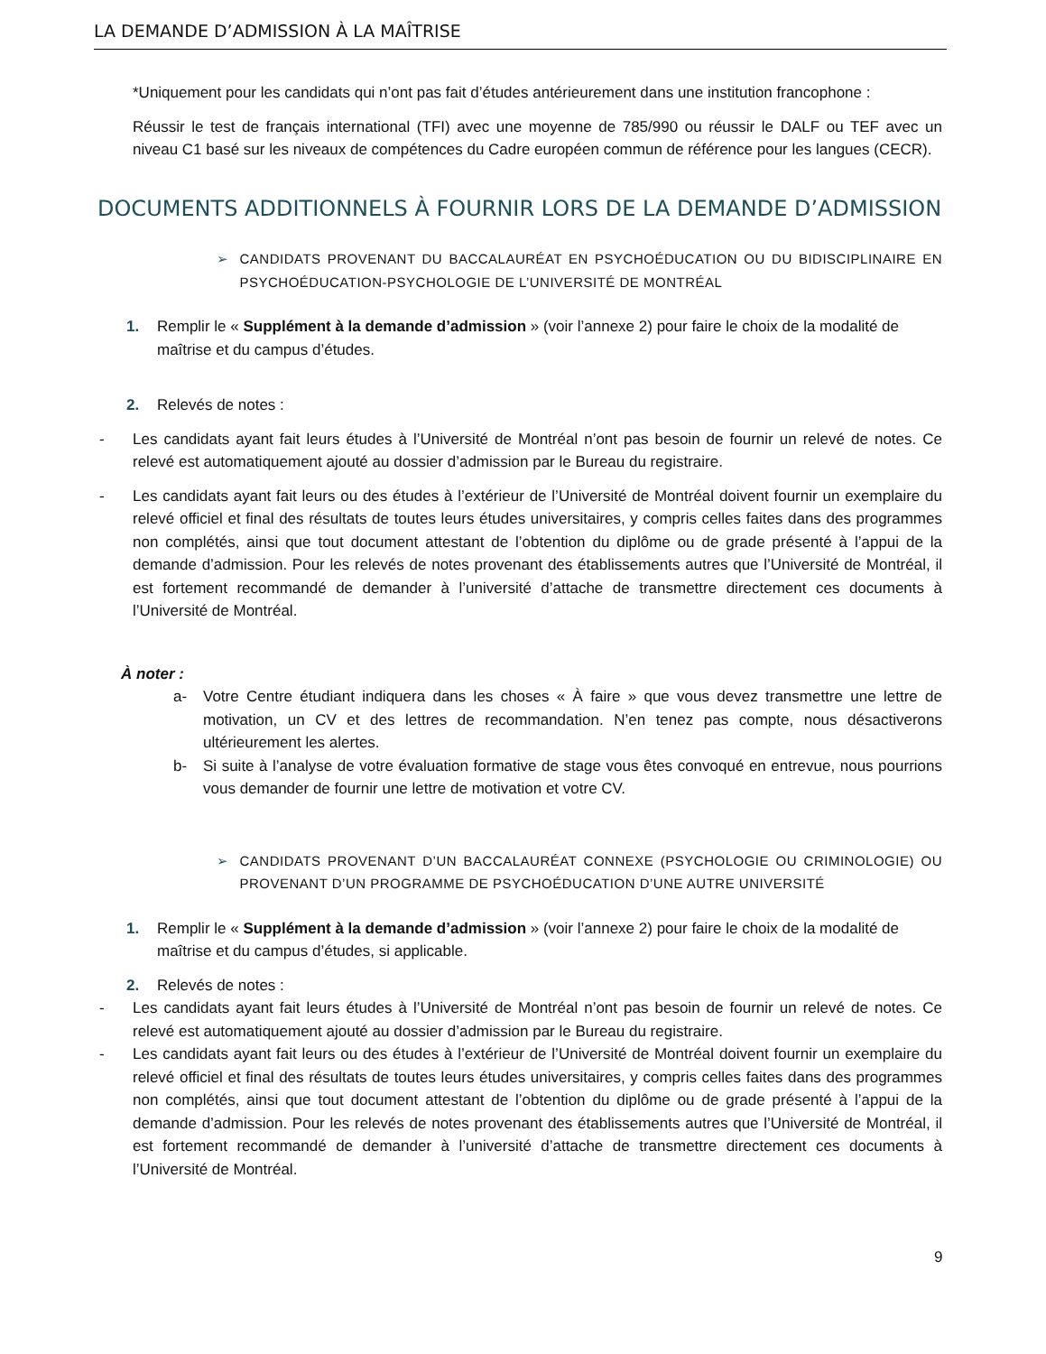LA DEMANDE D’ADMISSION À LA MAÎTRISE
*Uniquement pour les candidats qui n’ont pas fait d’études antérieurement dans une institution francophone :
Réussir le test de français international (TFI) avec une moyenne de 785/990 ou réussir le DALF ou TEF avec un niveau C1 basé sur les niveaux de compétences du Cadre européen commun de référence pour les langues (CECR).
DOCUMENTS ADDITIONNELS À FOURNIR LORS DE LA DEMANDE D’ADMISSION
➢ CANDIDATS PROVENANT DU BACCALAURÉAT EN PSYCHOÉDUCATION OU DU BIDISCIPLINAIRE EN PSYCHOÉDUCATION-PSYCHOLOGIE DE L’UNIVERSITÉ DE MONTRÉAL
1. Remplir le « Supplément à la demande d’admission » (voir l’annexe 2) pour faire le choix de la modalité de maîtrise et du campus d’études.
2. Relevés de notes :
- Les candidats ayant fait leurs études à l’Université de Montréal n’ont pas besoin de fournir un relevé de notes. Ce relevé est automatiquement ajouté au dossier d’admission par le Bureau du registraire.
- Les candidats ayant fait leurs ou des études à l’extérieur de l’Université de Montréal doivent fournir un exemplaire du relevé officiel et final des résultats de toutes leurs études universitaires, y compris celles faites dans des programmes non complétés, ainsi que tout document attestant de l’obtention du diplôme ou de grade présenté à l’appui de la demande d’admission. Pour les relevés de notes provenant des établissements autres que l’Université de Montréal, il est fortement recommandé de demander à l’université d’attache de transmettre directement ces documents à l’Université de Montréal.
À noter :
a- Votre Centre étudiant indiquera dans les choses « À faire » que vous devez transmettre une lettre de motivation, un CV et des lettres de recommandation. N’en tenez pas compte, nous désactiverons ultérieurement les alertes.
b- Si suite à l’analyse de votre évaluation formative de stage vous êtes convoqué en entrevue, nous pourrions vous demander de fournir une lettre de motivation et votre CV.
➢ CANDIDATS PROVENANT D’UN BACCALAURÉAT CONNEXE (PSYCHOLOGIE OU CRIMINOLOGIE) OU PROVENANT D’UN PROGRAMME DE PSYCHOÉDUCATION D’UNE AUTRE UNIVERSITÉ
1. Remplir le « Supplément à la demande d’admission » (voir l’annexe 2) pour faire le choix de la modalité de maîtrise et du campus d’études, si applicable.
2. Relevés de notes :
- Les candidats ayant fait leurs études à l’Université de Montréal n’ont pas besoin de fournir un relevé de notes. Ce relevé est automatiquement ajouté au dossier d’admission par le Bureau du registraire.
- Les candidats ayant fait leurs ou des études à l’extérieur de l’Université de Montréal doivent fournir un exemplaire du relevé officiel et final des résultats de toutes leurs études universitaires, y compris celles faites dans des programmes non complétés, ainsi que tout document attestant de l’obtention du diplôme ou de grade présenté à l’appui de la demande d’admission. Pour les relevés de notes provenant des établissements autres que l’Université de Montréal, il est fortement recommandé de demander à l’université d’attache de transmettre directement ces documents à l’Université de Montréal.
9